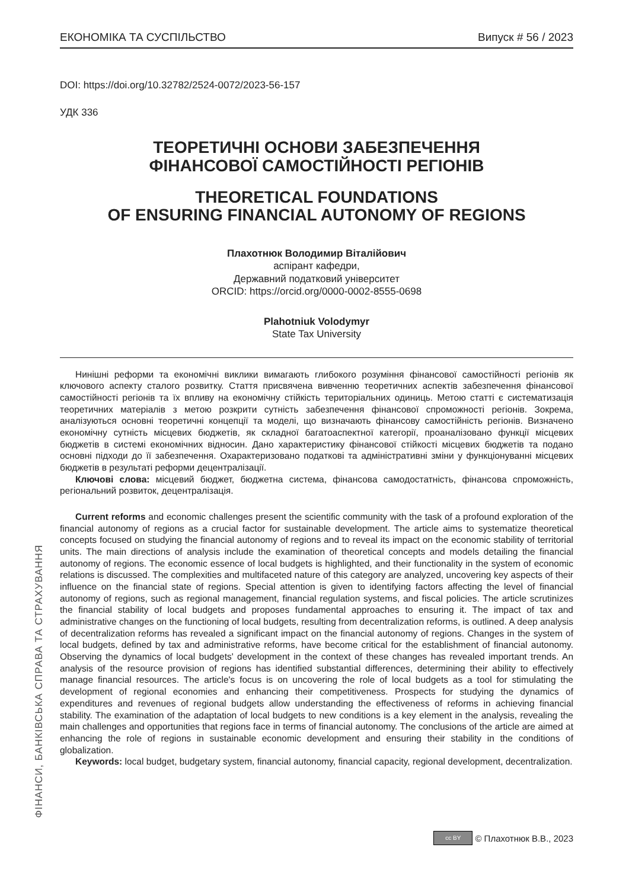ЕКОНОМІКА ТА СУСПІЛЬСТВО Випуск # 56 / 2023
DOI: https://doi.org/10.32782/2524-0072/2023-56-157
УДК 336
ТЕОРЕТИЧНІ ОСНОВИ ЗАБЕЗПЕЧЕННЯ
ФІНАНСОВОЇ САМОСТІЙНОСТІ РЕГІОНІВ
THEORETICAL FOUNDATIONS
OF ENSURING FINANCIAL AUTONOMY OF REGIONS
Плахотнюк Володимир Віталійович
аспірант кафедри,
Державний податковий університет
ORCID: https://orcid.org/0000-0002-8555-0698
Plahotniuk Volodymyr
State Tax University
Нинішні реформи та економічні виклики вимагають глибокого розуміння фінансової самостійності регіонів як ключового аспекту сталого розвитку. Стаття присвячена вивченню теоретичних аспектів забезпечення фінансової самостійності регіонів та їх впливу на економічну стійкість територіальних одиниць. Метою статті є систематизація теоретичних матеріалів з метою розкрити сутність забезпечення фінансової спроможності регіонів. Зокрема, аналізуються основні теоретичні концепції та моделі, що визначають фінансову самостійність регіонів. Визначено економічну сутність місцевих бюджетів, як складної багатоаспектної категорії, проаналізовано функції місцевих бюджетів в системі економічних відносин. Дано характеристику фінансової стійкості місцевих бюджетів та подано основні підходи до її забезпечення. Охарактеризовано податкові та адміністративні зміни у функціонуванні місцевих бюджетів в результаті реформи децентралізації.
Ключові слова: місцевий бюджет, бюджетна система, фінансова самодостатність, фінансова спроможність, регіональний розвиток, децентралізація.
Current reforms and economic challenges present the scientific community with the task of a profound exploration of the financial autonomy of regions as a crucial factor for sustainable development. The article aims to systematize theoretical concepts focused on studying the financial autonomy of regions and to reveal its impact on the economic stability of territorial units. The main directions of analysis include the examination of theoretical concepts and models detailing the financial autonomy of regions. The economic essence of local budgets is highlighted, and their functionality in the system of economic relations is discussed. The complexities and multifaceted nature of this category are analyzed, uncovering key aspects of their influence on the financial state of regions. Special attention is given to identifying factors affecting the level of financial autonomy of regions, such as regional management, financial regulation systems, and fiscal policies. The article scrutinizes the financial stability of local budgets and proposes fundamental approaches to ensuring it. The impact of tax and administrative changes on the functioning of local budgets, resulting from decentralization reforms, is outlined. A deep analysis of decentralization reforms has revealed a significant impact on the financial autonomy of regions. Changes in the system of local budgets, defined by tax and administrative reforms, have become critical for the establishment of financial autonomy. Observing the dynamics of local budgets' development in the context of these changes has revealed important trends. An analysis of the resource provision of regions has identified substantial differences, determining their ability to effectively manage financial resources. The article's focus is on uncovering the role of local budgets as a tool for stimulating the development of regional economies and enhancing their competitiveness. Prospects for studying the dynamics of expenditures and revenues of regional budgets allow understanding the effectiveness of reforms in achieving financial stability. The examination of the adaptation of local budgets to new conditions is a key element in the analysis, revealing the main challenges and opportunities that regions face in terms of financial autonomy. The conclusions of the article are aimed at enhancing the role of regions in sustainable economic development and ensuring their stability in the conditions of globalization.
Keywords: local budget, budgetary system, financial autonomy, financial capacity, regional development, decentralization.
ФІНАНСИ, БАНКІВСЬКА СПРАВА ТА СТРАХУВАННЯ
cc BY © Плахотнюк В.В., 2023